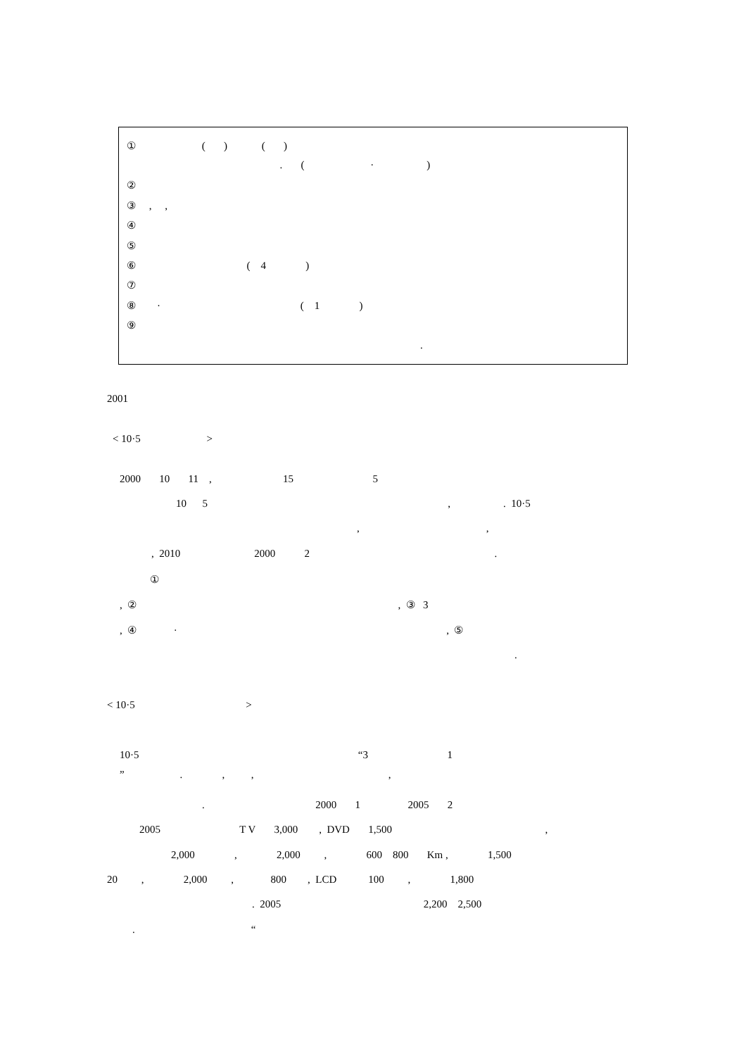① ( ) ( )
. ( · )
②
③ , ,
④
⑤
⑥ ( 4 )
⑦
⑧ · ( 1 )
⑨
.
2001
< 10·5 >
2000 10 11 , 15 5
10 5 , . 10·5
, ,
, 2010 2000 2 .
①
, ② , ③ 3
, ④ · , ⑤
.
< 10·5 >
10·5 “3 1
” . , , ,
. 2000 1 2005 2
2005 T V 3,000 , DVD 1,500 ,
2,000 , 2,000 , 600 800 Km , 1,500
20 , 2,000 , 800 , LCD 100 , 1,800
. 2005 2,200 2,500
. “